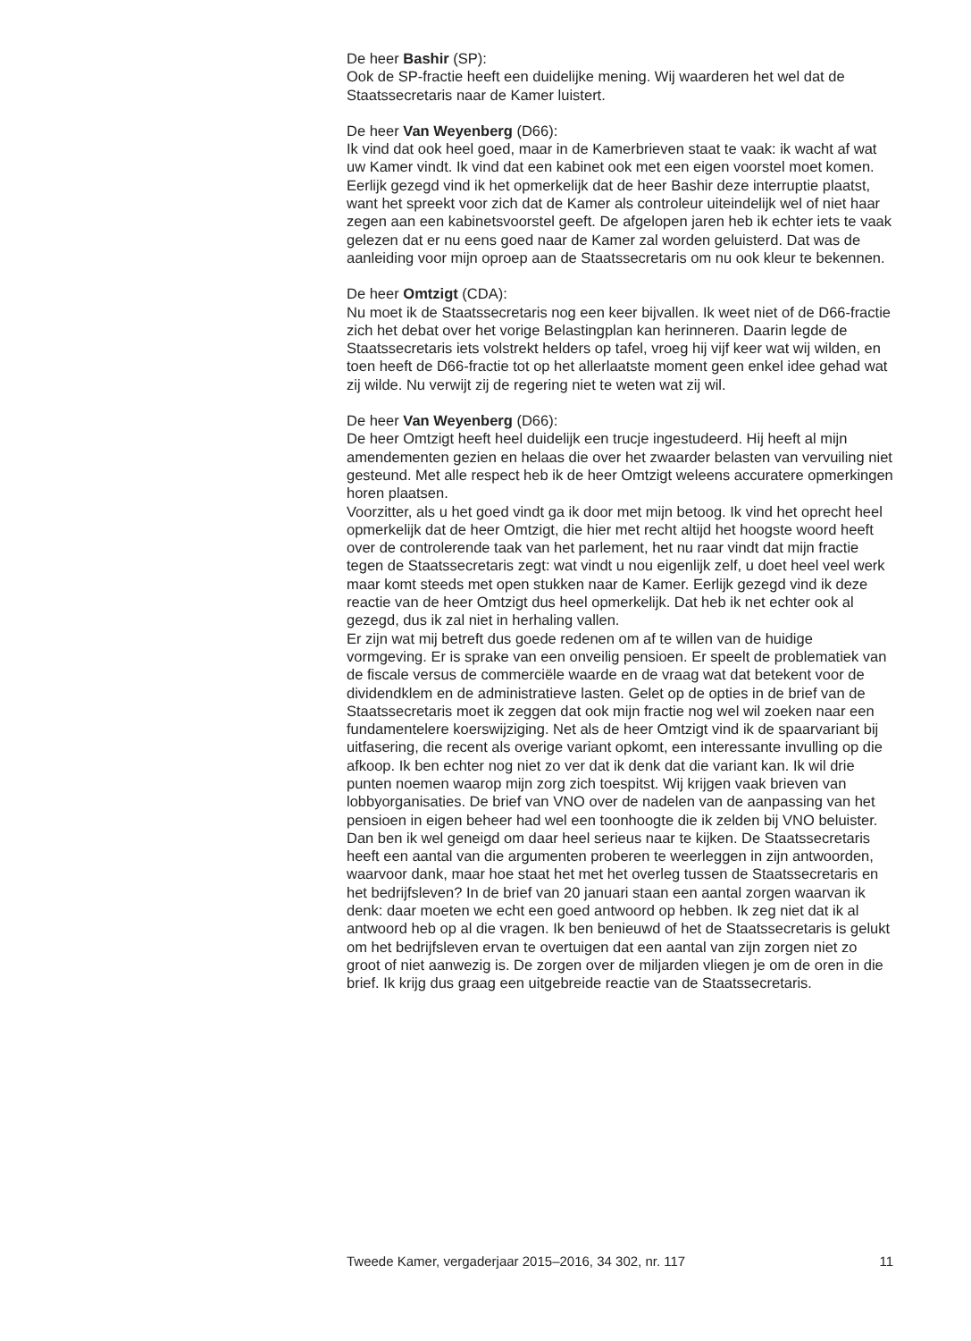De heer Bashir (SP):
Ook de SP-fractie heeft een duidelijke mening. Wij waarderen het wel dat de Staatssecretaris naar de Kamer luistert.
De heer Van Weyenberg (D66):
Ik vind dat ook heel goed, maar in de Kamerbrieven staat te vaak: ik wacht af wat uw Kamer vindt. Ik vind dat een kabinet ook met een eigen voorstel moet komen. Eerlijk gezegd vind ik het opmerkelijk dat de heer Bashir deze interruptie plaatst, want het spreekt voor zich dat de Kamer als controleur uiteindelijk wel of niet haar zegen aan een kabinetsvoorstel geeft. De afgelopen jaren heb ik echter iets te vaak gelezen dat er nu eens goed naar de Kamer zal worden geluisterd. Dat was de aanleiding voor mijn oproep aan de Staatssecretaris om nu ook kleur te bekennen.
De heer Omtzigt (CDA):
Nu moet ik de Staatssecretaris nog een keer bijvallen. Ik weet niet of de D66-fractie zich het debat over het vorige Belastingplan kan herinneren. Daarin legde de Staatssecretaris iets volstrekt helders op tafel, vroeg hij vijf keer wat wij wilden, en toen heeft de D66-fractie tot op het allerlaatste moment geen enkel idee gehad wat zij wilde. Nu verwijt zij de regering niet te weten wat zij wil.
De heer Van Weyenberg (D66):
De heer Omtzigt heeft heel duidelijk een trucje ingestudeerd. Hij heeft al mijn amendementen gezien en helaas die over het zwaarder belasten van vervuiling niet gesteund. Met alle respect heb ik de heer Omtzigt weleens accuratere opmerkingen horen plaatsen.
Voorzitter, als u het goed vindt ga ik door met mijn betoog. Ik vind het oprecht heel opmerkelijk dat de heer Omtzigt, die hier met recht altijd het hoogste woord heeft over de controlerende taak van het parlement, het nu raar vindt dat mijn fractie tegen de Staatssecretaris zegt: wat vindt u nou eigenlijk zelf, u doet heel veel werk maar komt steeds met open stukken naar de Kamer. Eerlijk gezegd vind ik deze reactie van de heer Omtzigt dus heel opmerkelijk. Dat heb ik net echter ook al gezegd, dus ik zal niet in herhaling vallen.
Er zijn wat mij betreft dus goede redenen om af te willen van de huidige vormgeving. Er is sprake van een onveilig pensioen. Er speelt de problematiek van de fiscale versus de commerciële waarde en de vraag wat dat betekent voor de dividendklem en de administratieve lasten. Gelet op de opties in de brief van de Staatssecretaris moet ik zeggen dat ook mijn fractie nog wel wil zoeken naar een fundamentelere koerswijziging. Net als de heer Omtzigt vind ik de spaarvariant bij uitfasering, die recent als overige variant opkomt, een interessante invulling op die afkoop. Ik ben echter nog niet zo ver dat ik denk dat die variant kan. Ik wil drie punten noemen waarop mijn zorg zich toespitst. Wij krijgen vaak brieven van lobbyorganisaties. De brief van VNO over de nadelen van de aanpassing van het pensioen in eigen beheer had wel een toonhoogte die ik zelden bij VNO beluister. Dan ben ik wel geneigd om daar heel serieus naar te kijken. De Staatssecretaris heeft een aantal van die argumenten proberen te weerleggen in zijn antwoorden, waarvoor dank, maar hoe staat het met het overleg tussen de Staatssecretaris en het bedrijfsleven? In de brief van 20 januari staan een aantal zorgen waarvan ik denk: daar moeten we echt een goed antwoord op hebben. Ik zeg niet dat ik al antwoord heb op al die vragen. Ik ben benieuwd of het de Staatssecretaris is gelukt om het bedrijfsleven ervan te overtuigen dat een aantal van zijn zorgen niet zo groot of niet aanwezig is. De zorgen over de miljarden vliegen je om de oren in die brief. Ik krijg dus graag een uitgebreide reactie van de Staatssecretaris.
Tweede Kamer, vergaderjaar 2015–2016, 34 302, nr. 117 11